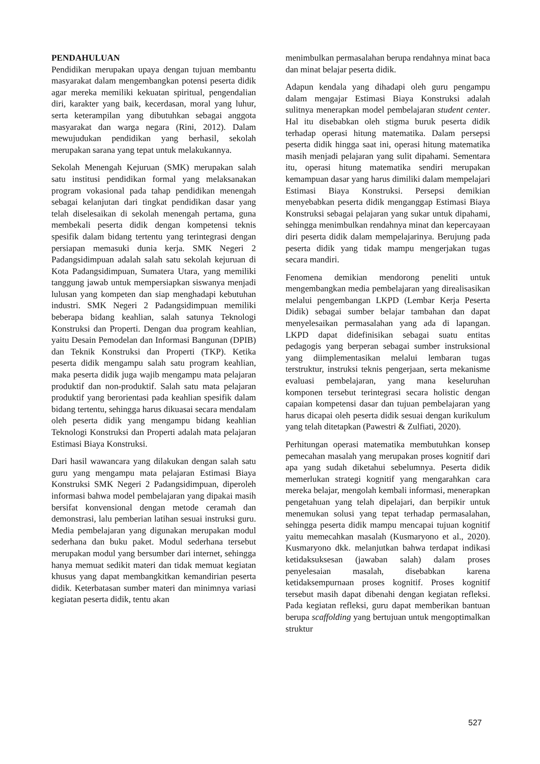PENDAHULUAN
Pendidikan merupakan upaya dengan tujuan membantu masyarakat dalam mengembangkan potensi peserta didik agar mereka memiliki kekuatan spiritual, pengendalian diri, karakter yang baik, kecerdasan, moral yang luhur, serta keterampilan yang dibutuhkan sebagai anggota masyarakat dan warga negara (Rini, 2012). Dalam mewujudukan pendidikan yang berhasil, sekolah merupakan sarana yang tepat untuk melakukannya.
Sekolah Menengah Kejuruan (SMK) merupakan salah satu institusi pendidikan formal yang melaksanakan program vokasional pada tahap pendidikan menengah sebagai kelanjutan dari tingkat pendidikan dasar yang telah diselesaikan di sekolah menengah pertama, guna membekali peserta didik dengan kompetensi teknis spesifik dalam bidang tertentu yang terintegrasi dengan persiapan memasuki dunia kerja. SMK Negeri 2 Padangsidimpuan adalah salah satu sekolah kejuruan di Kota Padangsidimpuan, Sumatera Utara, yang memiliki tanggung jawab untuk mempersiapkan siswanya menjadi lulusan yang kompeten dan siap menghadapi kebutuhan industri. SMK Negeri 2 Padangsidimpuan memiliki beberapa bidang keahlian, salah satunya Teknologi Konstruksi dan Properti. Dengan dua program keahlian, yaitu Desain Pemodelan dan Informasi Bangunan (DPIB) dan Teknik Konstruksi dan Properti (TKP). Ketika peserta didik mengampu salah satu program keahlian, maka peserta didik juga wajib mengampu mata pelajaran produktif dan non-produktif. Salah satu mata pelajaran produktif yang berorientasi pada keahlian spesifik dalam bidang tertentu, sehingga harus dikuasai secara mendalam oleh peserta didik yang mengampu bidang keahlian Teknologi Konstruksi dan Properti adalah mata pelajaran Estimasi Biaya Konstruksi.
Dari hasil wawancara yang dilakukan dengan salah satu guru yang mengampu mata pelajaran Estimasi Biaya Konstruksi SMK Negeri 2 Padangsidimpuan, diperoleh informasi bahwa model pembelajaran yang dipakai masih bersifat konvensional dengan metode ceramah dan demonstrasi, lalu pemberian latihan sesuai instruksi guru. Media pembelajaran yang digunakan merupakan modul sederhana dan buku paket. Modul sederhana tersebut merupakan modul yang bersumber dari internet, sehingga hanya memuat sedikit materi dan tidak memuat kegiatan khusus yang dapat membangkitkan kemandirian peserta didik. Keterbatasan sumber materi dan minimnya variasi kegiatan peserta didik, tentu akan
menimbulkan permasalahan berupa rendahnya minat baca dan minat belajar peserta didik.
Adapun kendala yang dihadapi oleh guru pengampu dalam mengajar Estimasi Biaya Konstruksi adalah sulitnya menerapkan model pembelajaran student center. Hal itu disebabkan oleh stigma buruk peserta didik terhadap operasi hitung matematika. Dalam persepsi peserta didik hingga saat ini, operasi hitung matematika masih menjadi pelajaran yang sulit dipahami. Sementara itu, operasi hitung matematika sendiri merupakan kemampuan dasar yang harus dimiliki dalam mempelajari Estimasi Biaya Konstruksi. Persepsi demikian menyebabkan peserta didik menganggap Estimasi Biaya Konstruksi sebagai pelajaran yang sukar untuk dipahami, sehingga menimbulkan rendahnya minat dan kepercayaan diri peserta didik dalam mempelajarinya. Berujung pada peserta didik yang tidak mampu mengerjakan tugas secara mandiri.
Fenomena demikian mendorong peneliti untuk mengembangkan media pembelajaran yang direalisasikan melalui pengembangan LKPD (Lembar Kerja Peserta Didik) sebagai sumber belajar tambahan dan dapat menyelesaikan permasalahan yang ada di lapangan. LKPD dapat didefinisikan sebagai suatu entitas pedagogis yang berperan sebagai sumber instruksional yang diimplementasikan melalui lembaran tugas terstruktur, instruksi teknis pengerjaan, serta mekanisme evaluasi pembelajaran, yang mana keseluruhan komponen tersebut terintegrasi secara holistic dengan capaian kompetensi dasar dan tujuan pembelajaran yang harus dicapai oleh peserta didik sesuai dengan kurikulum yang telah ditetapkan (Pawestri & Zulfiati, 2020).
Perhitungan operasi matematika membutuhkan konsep pemecahan masalah yang merupakan proses kognitif dari apa yang sudah diketahui sebelumnya. Peserta didik memerlukan strategi kognitif yang mengarahkan cara mereka belajar, mengolah kembali informasi, menerapkan pengetahuan yang telah dipelajari, dan berpikir untuk menemukan solusi yang tepat terhadap permasalahan, sehingga peserta didik mampu mencapai tujuan kognitif yaitu memecahkan masalah (Kusmaryono et al., 2020). Kusmaryono dkk. melanjutkan bahwa terdapat indikasi ketidaksuksesan (jawaban salah) dalam proses penyelesaian masalah, disebabkan karena ketidaksempurnaan proses kognitif. Proses kognitif tersebut masih dapat dibenahi dengan kegiatan refleksi. Pada kegiatan refleksi, guru dapat memberikan bantuan berupa scaffolding yang bertujuan untuk mengoptimalkan struktur
527